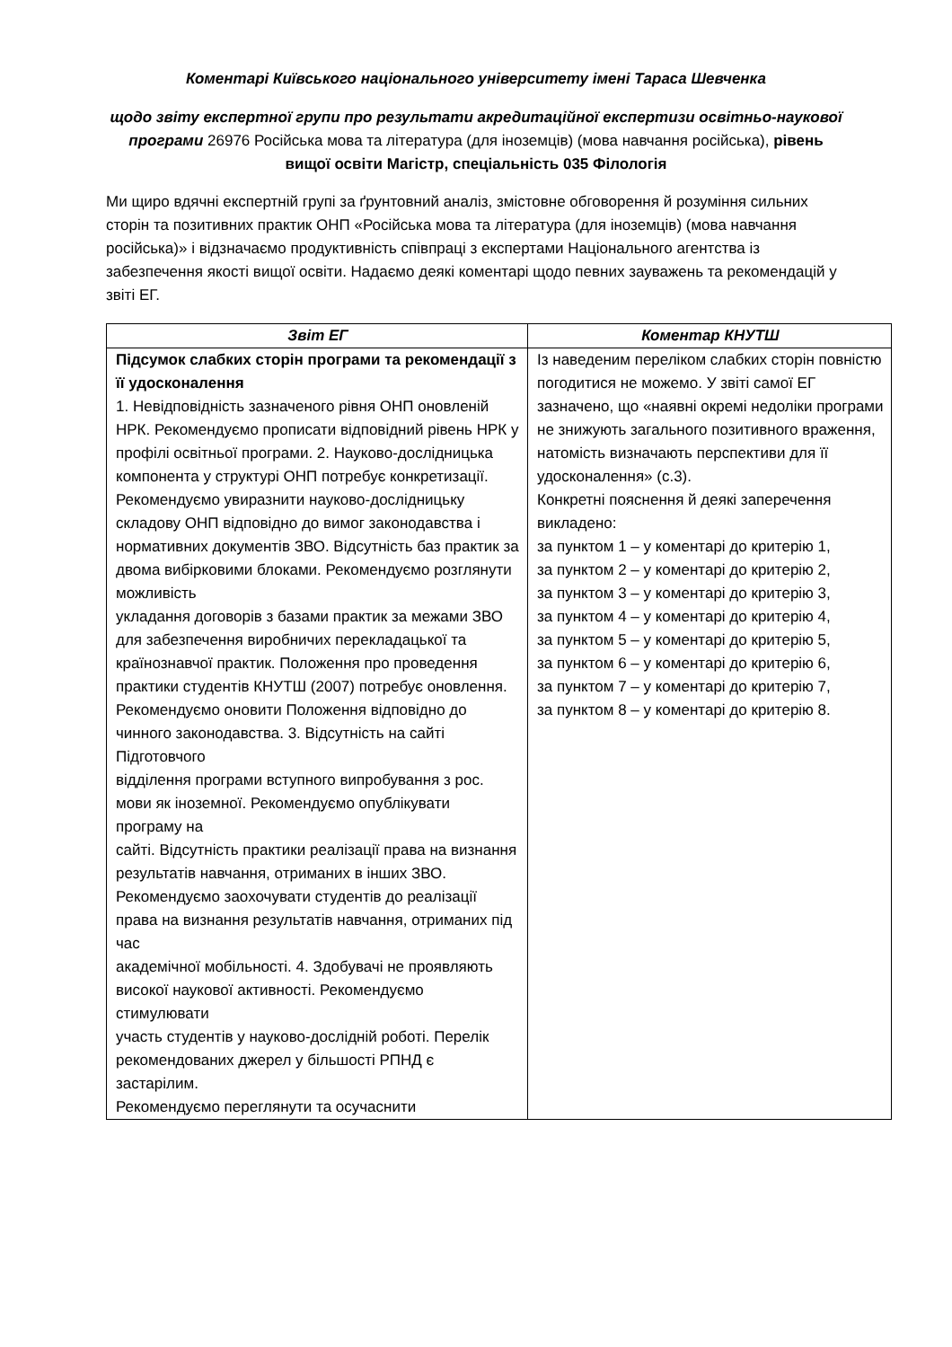Коментарі Київського національного університету імені Тараса Шевченка
щодо звіту експертної групи про результати акредитаційної експертизи освітньо-наукової програми 26976 Російська мова та література (для іноземців) (мова навчання російська), рівень вищої освіти Магістр, спеціальність 035 Філологія
Ми щиро вдячні експертній групі за ґрунтовний аналіз, змістовне обговорення й розуміння сильних сторін та позитивних практик ОНП «Російська мова та література (для іноземців) (мова навчання російська)» і відзначаємо продуктивність співпраці з експертами Національного агентства із забезпечення якості вищої освіти. Надаємо деякі коментарі щодо певних зауважень та рекомендацій у звіті ЕГ.
| Звіт ЕГ | Коментар КНУТШ |
| --- | --- |
| Підсумок слабких сторін програми та рекомендації з її удосконалення 1. Невідповідність зазначеного рівня ОНП оновленій НРК. Рекомендуємо прописати відповідний рівень НРК у профілі освітньої програми. 2. Науково-дослідницька компонента у структурі ОНП потребує конкретизації. Рекомендуємо увиразнити науково-дослідницьку складову ОНП відповідно до вимог законодавства і нормативних документів ЗВО. Відсутність баз практик за двома вибірковими блоками. Рекомендуємо розглянути можливість укладання договорів з базами практик за межами ЗВО для забезпечення виробничих перекладацької та країнознавчої практик. Положення про проведення практики студентів КНУТШ (2007) потребує оновлення. Рекомендуємо оновити Положення відповідно до чинного законодавства. 3. Відсутність на сайті Підготовчого відділення програми вступного випробування з рос. мови як іноземної. Рекомендуємо опублікувати програму на сайті. Відсутність практики реалізації права на визнання результатів навчання, отриманих в інших ЗВО. Рекомендуємо заохочувати студентів до реалізації права на визнання результатів навчання, отриманих під час академічної мобільності. 4. Здобувачі не проявляють високої наукової активності. Рекомендуємо стимулювати участь студентів у науково-дослідній роботі. Перелік рекомендованих джерел у більшості РПНД є застарілим. Рекомендуємо переглянути та осучаснити | Із наведеним переліком слабких сторін повністю погодитися не можемо. У звіті самої ЕГ зазначено, що «наявні окремі недоліки програми не знижують загального позитивного враження, натомість визначають перспективи для її удосконалення» (с.3). Конкретні пояснення й деякі заперечення викладено: за пунктом 1 – у коментарі до критерію 1, за пунктом 2 – у коментарі до критерію 2, за пунктом 3 – у коментарі до критерію 3, за пунктом 4 – у коментарі до критерію 4, за пунктом 5 – у коментарі до критерію 5, за пунктом 6 – у коментарі до критерію 6, за пунктом 7 – у коментарі до критерію 7, за пунктом 8 – у коментарі до критерію 8. |